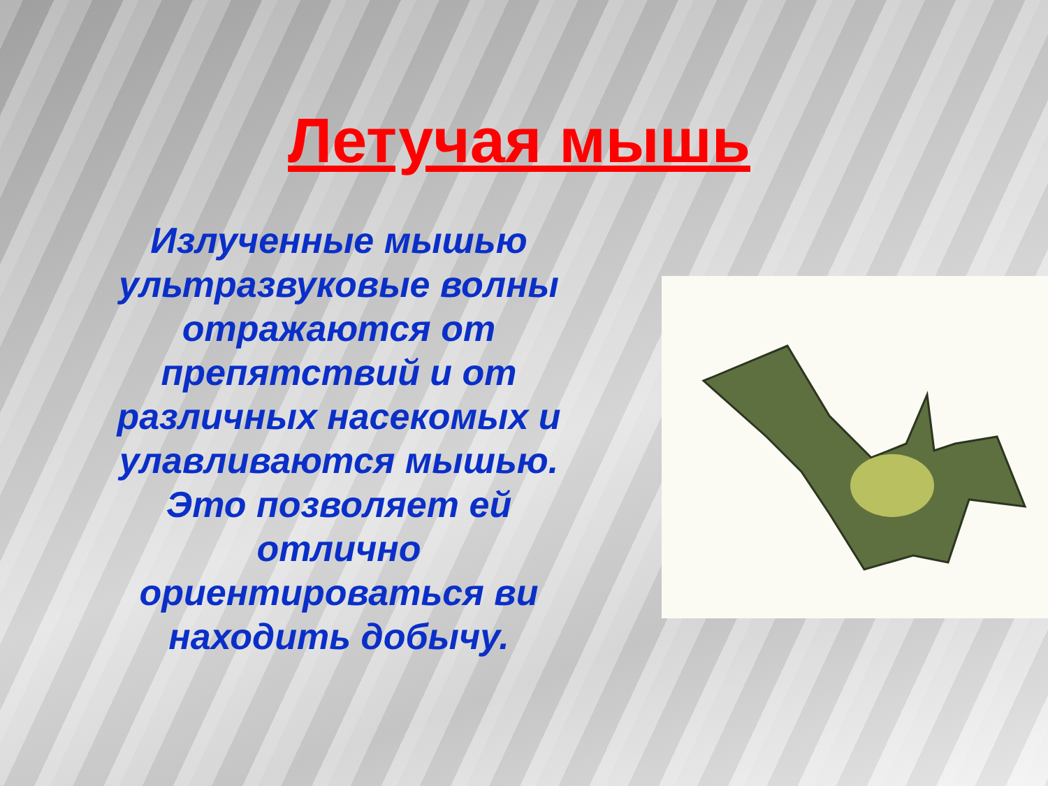Летучая мышь
Излученные мышью ультразвуковые волны отражаются от препятствий и от различных насекомых и улавливаются мышью. Это позволяет ей отлично ориентироваться ви находить добычу.